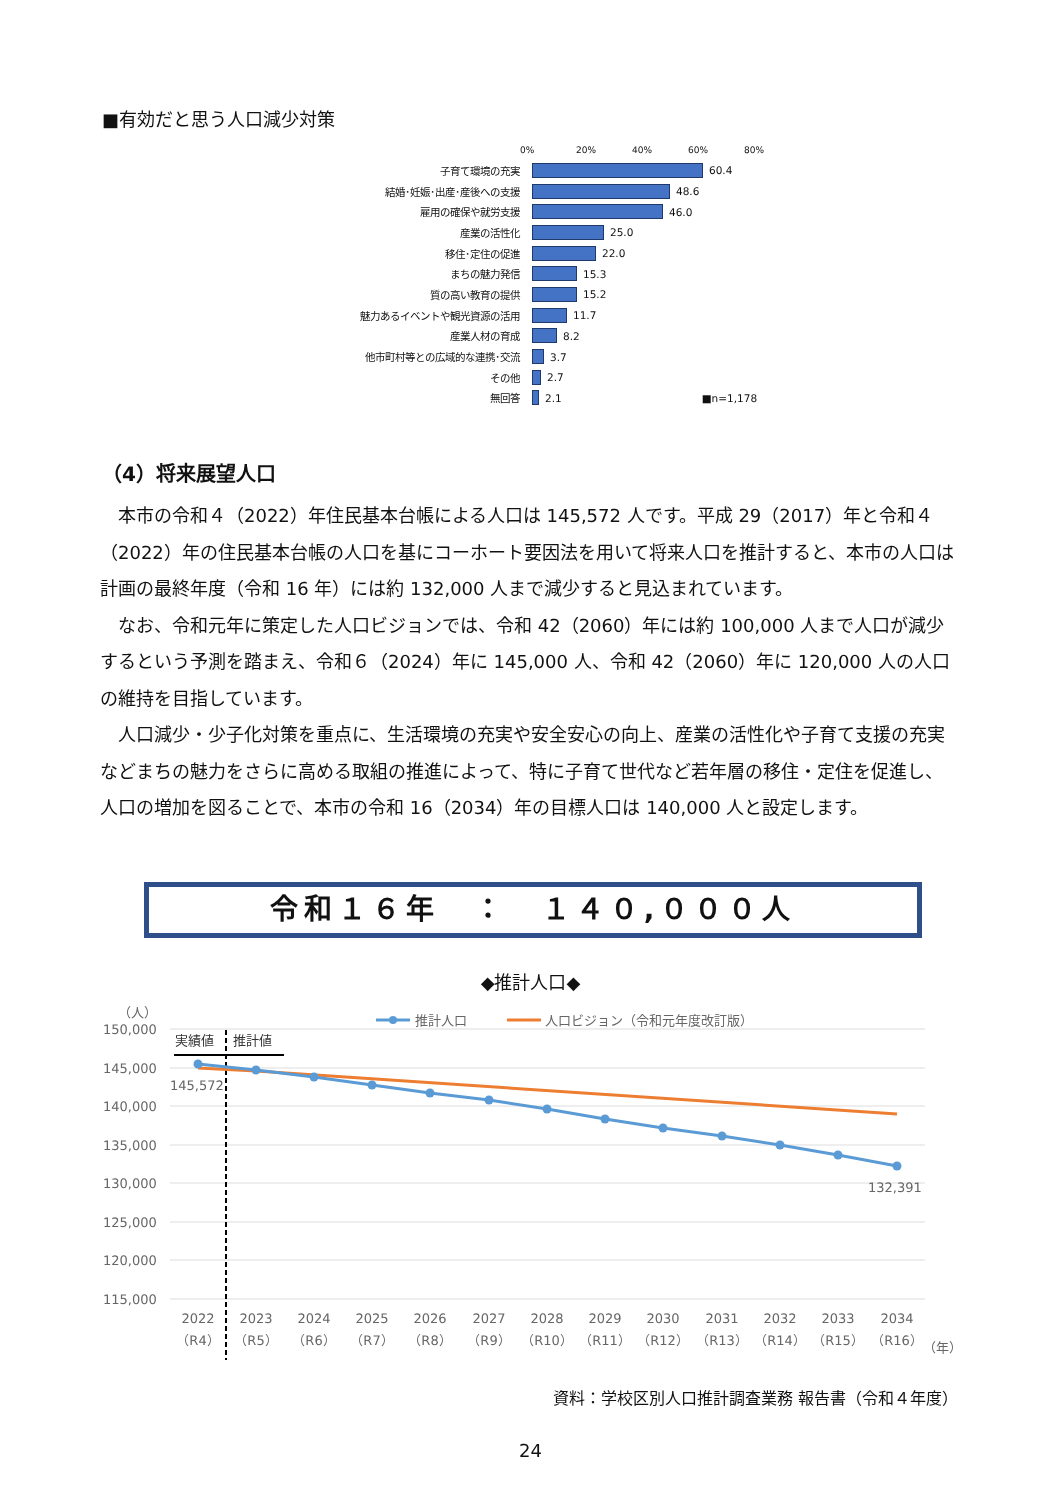■有効だと思う人口減少対策
0% 20% 40% 60% 80%
子育て環境の充実 60.4
結婚･妊娠･出産･産後への支援 48.6
雇用の確保や就労支援 46.0
産業の活性化 25.0
移住･定住の促進 22.0
まちの魅力発信 15.3
質の高い教育の提供 15.2
魅力あるイベントや観光資源の活用 11.7
産業人材の育成 8.2
他市町村等との広域的な連携･交流 3.7
その他 2.7
無回答 2.1 ■n=1,178
（4）将来展望人口
本市の令和４（2022）年住民基本台帳による人口は 145,572 人です。平成 29（2017）年と令和４（2022）年の住民基本台帳の人口を基にコーホート要因法を用いて将来人口を推計すると、本市の人口は計画の最終年度（令和 16 年）には約 132,000 人まで減少すると見込まれています。
なお、令和元年に策定した人口ビジョンでは、令和 42（2060）年には約 100,000 人まで人口が減少するという予測を踏まえ、令和６（2024）年に 145,000 人、令和 42（2060）年に 120,000 人の人口の維持を目指しています。
人口減少・少子化対策を重点に、生活環境の充実や安全安心の向上、産業の活性化や子育て支援の充実などまちの魅力をさらに高める取組の推進によって、特に子育て世代など若年層の移住・定住を促進し、人口の増加を図ることで、本市の令和 16（2034）年の目標人口は 140,000 人と設定します。
令和１６年　：　１４０,０００人
◆推計人口◆
（人）
150,000
145,000
140,000
135,000
130,000
125,000
120,000
115,000
推計人口
人口ビジョン（令和元年度改訂版）
実績値
推計値
145,572
132,391
2022
2023
2024
2025
2026
2027
2028
2029
2030
2031
2032
2033
2034
（R4）
（R5）
（R6）
（R7）
（R8）
（R9）
（R10）
（R11）
（R12）
（R13）
（R14）
（R15）
（R16）
（年）
資料：学校区別人口推計調査業務 報告書（令和４年度）
24